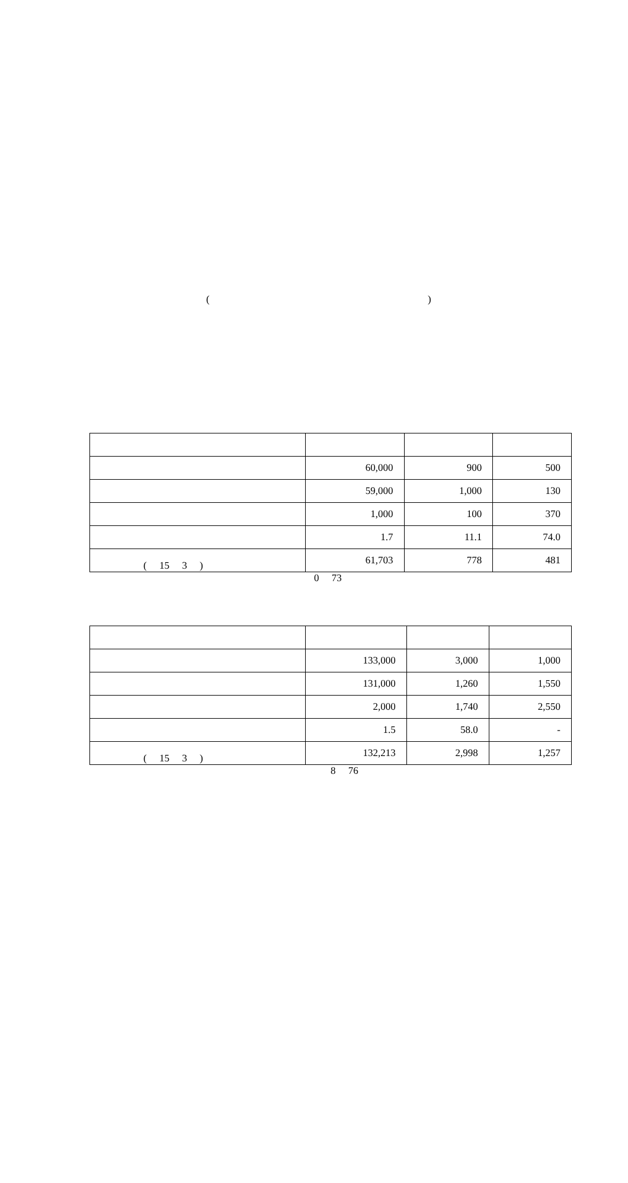()
| | 60,000 | 900 | 500 |
| | 59,000 | 1,000 | 130 |
| | 1,000 | 100 | 370 |
| | 1.7 | 11.1 | 74.0 |
| ( 15 3 ) | 61,703 | 778 | 481 |
0 73
| | 133,000 | 3,000 | 1,000 |
| | 131,000 | 1,260 | 1,550 |
| | 2,000 | 1,740 | 2,550 |
| | 1.5 | 58.0 | - |
| ( 15 3 ) | 132,213 | 2,998 | 1,257 |
8 76